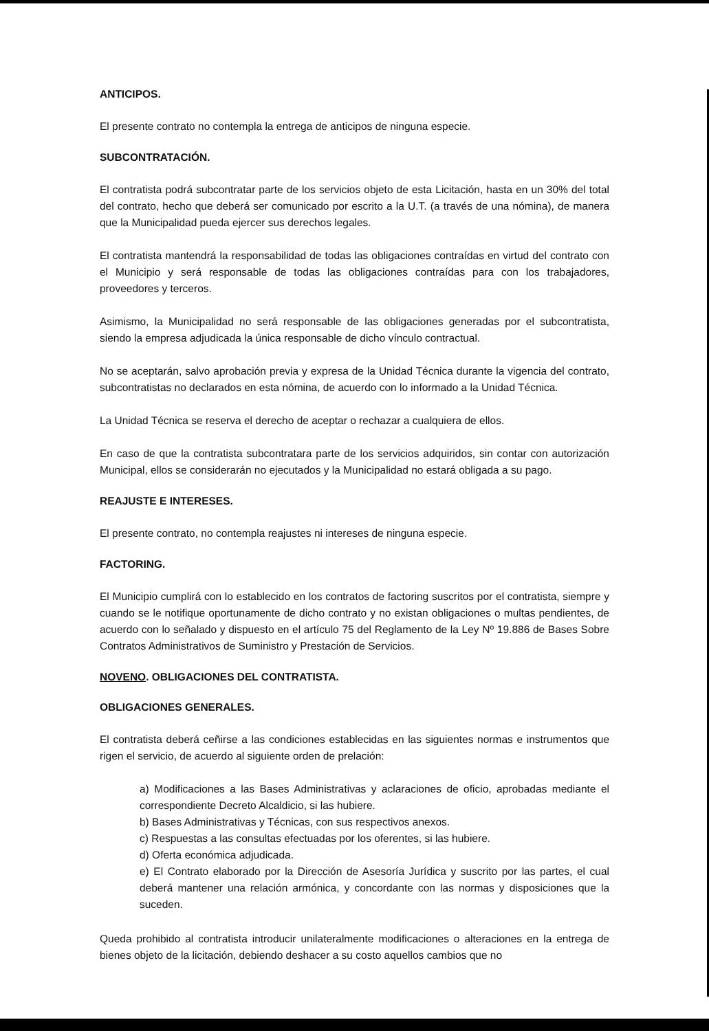ANTICIPOS.
El presente contrato no contempla la entrega de anticipos de ninguna especie.
SUBCONTRATACIÓN.
El contratista podrá subcontratar parte de los servicios objeto de esta Licitación, hasta en un 30% del total del contrato, hecho que deberá ser comunicado por escrito a la U.T. (a través de una nómina), de manera que la Municipalidad pueda ejercer sus derechos legales.
El contratista mantendrá la responsabilidad de todas las obligaciones contraídas en virtud del contrato con el Municipio y será responsable de todas las obligaciones contraídas para con los trabajadores, proveedores y terceros.
Asimismo, la Municipalidad no será responsable de las obligaciones generadas por el subcontratista, siendo la empresa adjudicada la única responsable de dicho vínculo contractual.
No se aceptarán, salvo aprobación previa y expresa de la Unidad Técnica durante la vigencia del contrato, subcontratistas no declarados en esta nómina, de acuerdo con lo informado a la Unidad Técnica.
La Unidad Técnica se reserva el derecho de aceptar o rechazar a cualquiera de ellos.
En caso de que la contratista subcontratara parte de los servicios adquiridos, sin contar con autorización Municipal, ellos se considerarán no ejecutados y la Municipalidad no estará obligada a su pago.
REAJUSTE E INTERESES.
El presente contrato, no contempla reajustes ni intereses de ninguna especie.
FACTORING.
El Municipio cumplirá con lo establecido en los contratos de factoring suscritos por el contratista, siempre y cuando se le notifique oportunamente de dicho contrato y no existan obligaciones o multas pendientes, de acuerdo con lo señalado y dispuesto en el artículo 75 del Reglamento de la Ley Nº 19.886 de Bases Sobre Contratos Administrativos de Suministro y Prestación de Servicios.
NOVENO. OBLIGACIONES DEL CONTRATISTA.
OBLIGACIONES GENERALES.
El contratista deberá ceñirse a las condiciones establecidas en las siguientes normas e instrumentos que rigen el servicio, de acuerdo al siguiente orden de prelación:
a) Modificaciones a las Bases Administrativas y aclaraciones de oficio, aprobadas mediante el correspondiente Decreto Alcaldicio, si las hubiere.
b) Bases Administrativas y Técnicas, con sus respectivos anexos.
c) Respuestas a las consultas efectuadas por los oferentes, si las hubiere.
d) Oferta económica adjudicada.
e) El Contrato elaborado por la Dirección de Asesoría Jurídica y suscrito por las partes, el cual deberá mantener una relación armónica, y concordante con las normas y disposiciones que la suceden.
Queda prohibido al contratista introducir unilateralmente modificaciones o alteraciones en la entrega de bienes objeto de la licitación, debiendo deshacer a su costo aquellos cambios que no